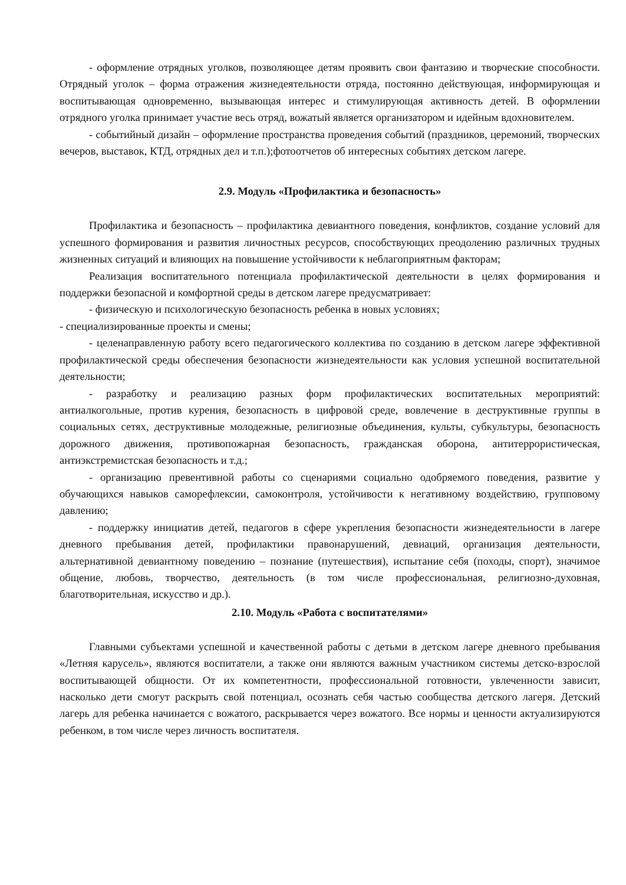- оформление отрядных уголков, позволяющее детям проявить свои фантазию и творческие способности. Отрядный уголок – форма отражения жизнедеятельности отряда, постоянно действующая, информирующая и воспитывающая одновременно, вызывающая интерес и стимулирующая активность детей. В оформлении отрядного уголка принимает участие весь отряд, вожатый является организатором и идейным вдохновителем.
- событийный дизайн – оформление пространства проведения событий (праздников, церемоний, творческих вечеров, выставок, КТД, отрядных дел и т.п.);фотоотчетов об интересных событиях детском лагере.
2.9. Модуль «Профилактика и безопасность»
Профилактика и безопасность – профилактика девиантного поведения, конфликтов, создание условий для успешного формирования и развития личностных ресурсов, способствующих преодолению различных трудных жизненных ситуаций и влияющих на повышение устойчивости к неблагоприятным факторам;
Реализация воспитательного потенциала профилактической деятельности в целях формирования и поддержки безопасной и комфортной среды в детском лагере предусматривает:
- физическую и психологическую безопасность ребенка в новых условиях;
- специализированные проекты и смены;
- целенаправленную работу всего педагогического коллектива по созданию в детском лагере эффективной профилактической среды обеспечения безопасности жизнедеятельности как условия успешной воспитательной деятельности;
- разработку и реализацию разных форм профилактических воспитательных мероприятий: антиалкогольные, против курения, безопасность в цифровой среде, вовлечение в деструктивные группы в социальных сетях, деструктивные молодежные, религиозные объединения, культы, субкультуры, безопасность дорожного движения, противопожарная безопасность, гражданская оборона, антитеррористическая, антиэкстремистская безопасность и т.д.;
- организацию превентивной работы со сценариями социально одобряемого поведения, развитие у обучающихся навыков саморефлексии, самоконтроля, устойчивости к негативному воздействию, групповому давлению;
- поддержку инициатив детей, педагогов в сфере укрепления безопасности жизнедеятельности в лагере дневного пребывания детей, профилактики правонарушений, девиаций, организация деятельности, альтернативной девиантному поведению – познание (путешествия), испытание себя (походы, спорт), значимое общение, любовь, творчество, деятельность (в том числе профессиональная, религиозно-духовная, благотворительная, искусство и др.).
2.10. Модуль «Работа с воспитателями»
Главными субъектами успешной и качественной работы с детьми в детском лагере дневного пребывания «Летняя карусель», являются воспитатели, а также они являются важным участником системы детско-взрослой воспитывающей общности. От их компетентности, профессиональной готовности, увлеченности зависит, насколько дети смогут раскрыть свой потенциал, осознать себя частью сообщества детского лагеря. Детский лагерь для ребенка начинается с вожатого, раскрывается через вожатого. Все нормы и ценности актуализируются ребенком, в том числе через личность воспитателя.